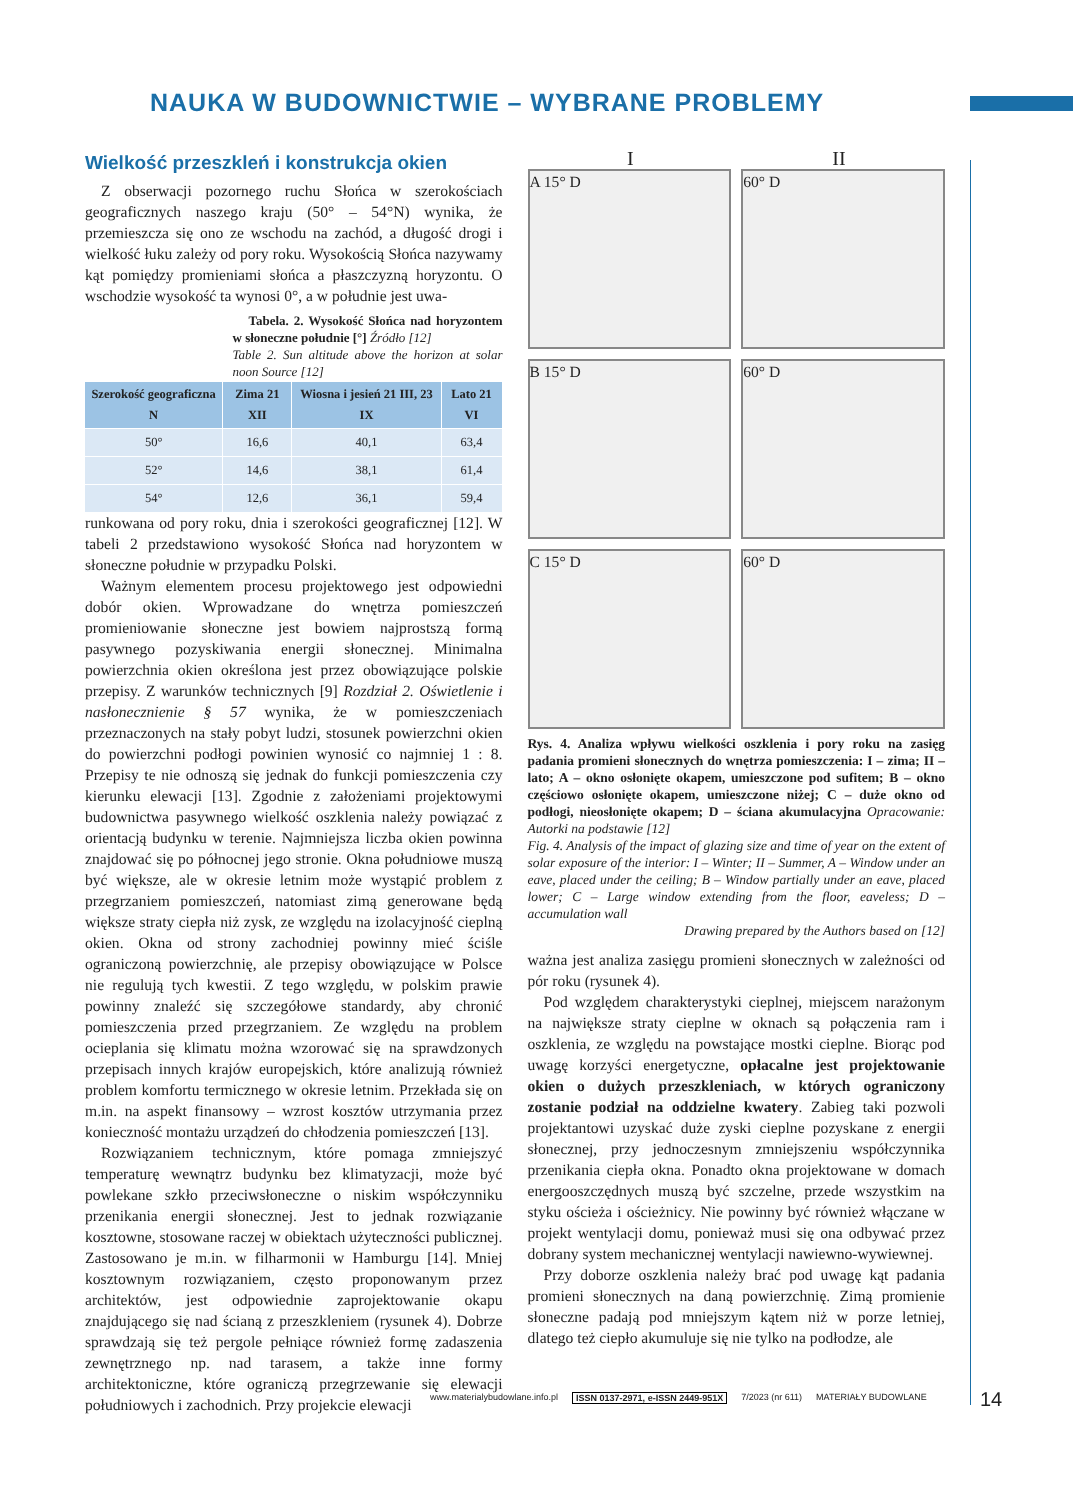NAUKA W BUDOWNICTWIE – WYBRANE PROBLEMY
Wielkość przeszkleń i konstrukcja okien
Z obserwacji pozornego ruchu Słońca w szerokościach geograficznych naszego kraju (50° – 54°N) wynika, że przemieszcza się ono ze wschodu na zachód, a długość drogi i wielkość łuku zależy od pory roku. Wysokością Słońca nazywamy kąt pomiędzy promieniami słońca a płaszczyzną horyzontu. O wschodzie wysokość ta wynosi 0°, a w południe jest uwa- Tabela. 2. Wysokość Słońca nad horyzontem w słoneczne południe [°] Źródło [12]
Table 2. Sun altitude above the horizon at solar noon Source [12]
| Szerokość geograficzna N | Zima 21 XII | Wiosna i jesień 21 III, 23 IX | Lato 21 VI |
| --- | --- | --- | --- |
| 50° | 16,6 | 40,1 | 63,4 |
| 52° | 14,6 | 38,1 | 61,4 |
| 54° | 12,6 | 36,1 | 59,4 |
runkowana od pory roku, dnia i szerokości geograficznej [12]. W tabeli 2 przedstawiono wysokość Słońca nad horyzontem w słoneczne południe w przypadku Polski.
Ważnym elementem procesu projektowego jest odpowiedni dobór okien. Wprowadzane do wnętrza pomieszczeń promieniowanie słoneczne jest bowiem najprostszą formą pasywnego pozyskiwania energii słonecznej. Minimalna powierzchnia okien określona jest przez obowiązujące polskie przepisy. Z warunków technicznych [9] Rozdział 2. Oświetlenie i nasłonecznienie § 57 wynika, że w pomieszczeniach przeznaczonych na stały pobyt ludzi, stosunek powierzchni okien do powierzchni podłogi powinien wynosić co najmniej 1 : 8. Przepisy te nie odnoszą się jednak do funkcji pomieszczenia czy kierunku elewacji [13]. Zgodnie z założeniami projektowymi budownictwa pasywnego wielkość oszklenia należy powiązać z orientacją budynku w terenie. Najmniejsza liczba okien powinna znajdować się po północnej jego stronie. Okna południowe muszą być większe, ale w okresie letnim może wystąpić problem z przegrzaniem pomieszczeń, natomiast zimą generowane będą większe straty ciepła niż zysk, ze względu na izolacyjność cieplną okien. Okna od strony zachodniej powinny mieć ściśle ograniczoną powierzchnię, ale przepisy obowiązujące w Polsce nie regulują tych kwestii. Z tego względu, w polskim prawie powinny znaleźć się szczegółowe standardy, aby chronić pomieszczenia przed przegrzaniem. Ze względu na problem ocieplania się klimatu można wzorować się na sprawdzonych przepisach innych krajów europejskich, które analizują również problem komfortu termicznego w okresie letnim. Przekłada się on m.in. na aspekt finansowy – wzrost kosztów utrzymania przez konieczność montażu urządzeń do chłodzenia pomieszczeń [13].
Rozwiązaniem technicznym, które pomaga zmniejszyć temperaturę wewnątrz budynku bez klimatyzacji, może być powlekane szkło przeciwsłoneczne o niskim współczynniku przenikania energii słonecznej. Jest to jednak rozwiązanie kosztowne, stosowane raczej w obiektach użyteczności publicznej. Zastosowano je m.in. w filharmonii w Hamburgu [14]. Mniej kosztownym rozwiązaniem, często proponowanym przez architektów, jest odpowiednie zaprojektowanie okapu znajdującego się nad ścianą z przeszkleniem (rysunek 4). Dobrze sprawdzają się też pergole pełniące również formę zadaszenia zewnętrznego np. nad tarasem, a także inne formy architektoniczne, które ograniczą przegrzewanie się elewacji południowych i zachodnich. Przy projekcie elewacji
I II
A 15° D
60° D
B 15° D
60° D
C 15° D
60° D
Rys. 4. Analiza wpływu wielkości oszklenia i pory roku na zasięg padania promieni słonecznych do wnętrza pomieszczenia: I – zima; II – lato; A – okno osłonięte okapem, umieszczone pod sufitem; B – okno częściowo osłonięte okapem, umieszczone niżej; C – duże okno od podłogi, nieosłonięte okapem; D – ściana akumulacyjna Opracowanie: Autorki na podstawie [12]
Fig. 4. Analysis of the impact of glazing size and time of year on the extent of solar exposure of the interior: I – Winter; II – Summer, A – Window under an eave, placed under the ceiling; B – Window partially under an eave, placed lower; C – Large window extending from the floor, eaveless; D – accumulation wall
Drawing prepared by the Authors based on [12]
ważna jest analiza zasięgu promieni słonecznych w zależności od pór roku (rysunek 4).
Pod względem charakterystyki cieplnej, miejscem narażonym na największe straty cieplne w oknach są połączenia ram i oszklenia, ze względu na powstające mostki cieplne. Biorąc pod uwagę korzyści energetyczne, opłacalne jest projektowanie okien o dużych przeszkleniach, w których ograniczony zostanie podział na oddzielne kwatery. Zabieg taki pozwoli projektantowi uzyskać duże zyski cieplne pozyskane z energii słonecznej, przy jednoczesnym zmniejszeniu współczynnika przenikania ciepła okna. Ponadto okna projektowane w domach energooszczędnych muszą być szczelne, przede wszystkim na styku ościeża i ościeżnicy. Nie powinny być również włączane w projekt wentylacji domu, ponieważ musi się ona odbywać przez dobrany system mechanicznej wentylacji nawiewno-wywiewnej.
Przy doborze oszklenia należy brać pod uwagę kąt padania promieni słonecznych na daną powierzchnię. Zimą promienie słoneczne padają pod mniejszym kątem niż w porze letniej, dlatego też ciepło akumuluje się nie tylko na podłodze, ale
www.materialybudowlane.info.pl ISSN 0137-2971, e-ISSN 2449-951X 7/2023 (nr 611) MATERIAŁY BUDOWLANE
14